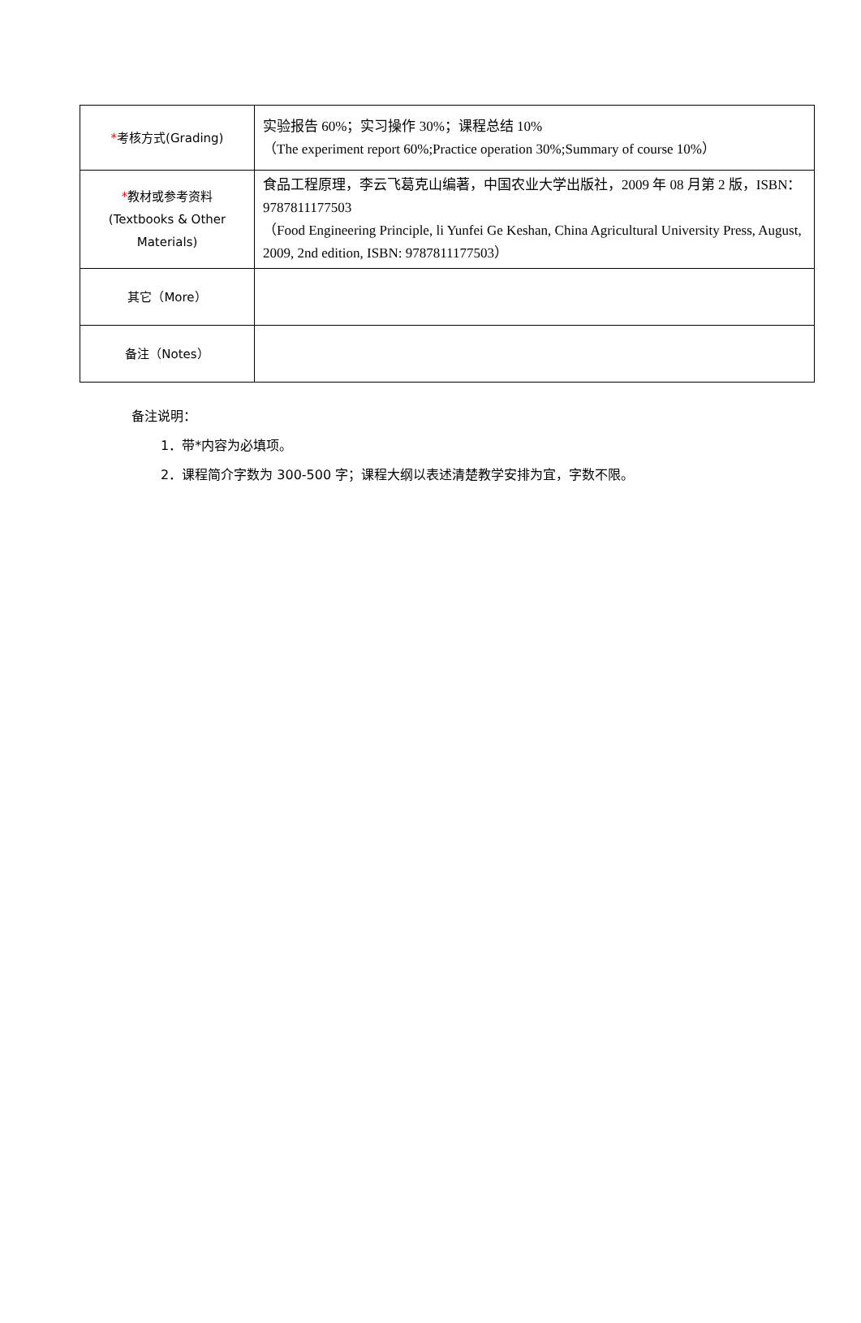| * 考核方式(Grading) | 实验报告 60%；实习操作 30%；课程总结 10% （The experiment report 60%;Practice operation 30%;Summary of course 10%） |
| * 教材或参考资料 (Textbooks & Other Materials) | 食品工程原理，李云飞葛克山编著，中国农业大学出版社，2009 年 08 月第 2 版，ISBN：9787811177503 （Food Engineering Principle, li Yunfei Ge Keshan, China Agricultural University Press, August, 2009, 2nd edition, ISBN: 9787811177503） |
| 其它（More） | |
| 备注（Notes） | |
备注说明：
1．带*内容为必填项。
2．课程简介字数为 300-500 字；课程大纲以表述清楚教学安排为宜，字数不限。